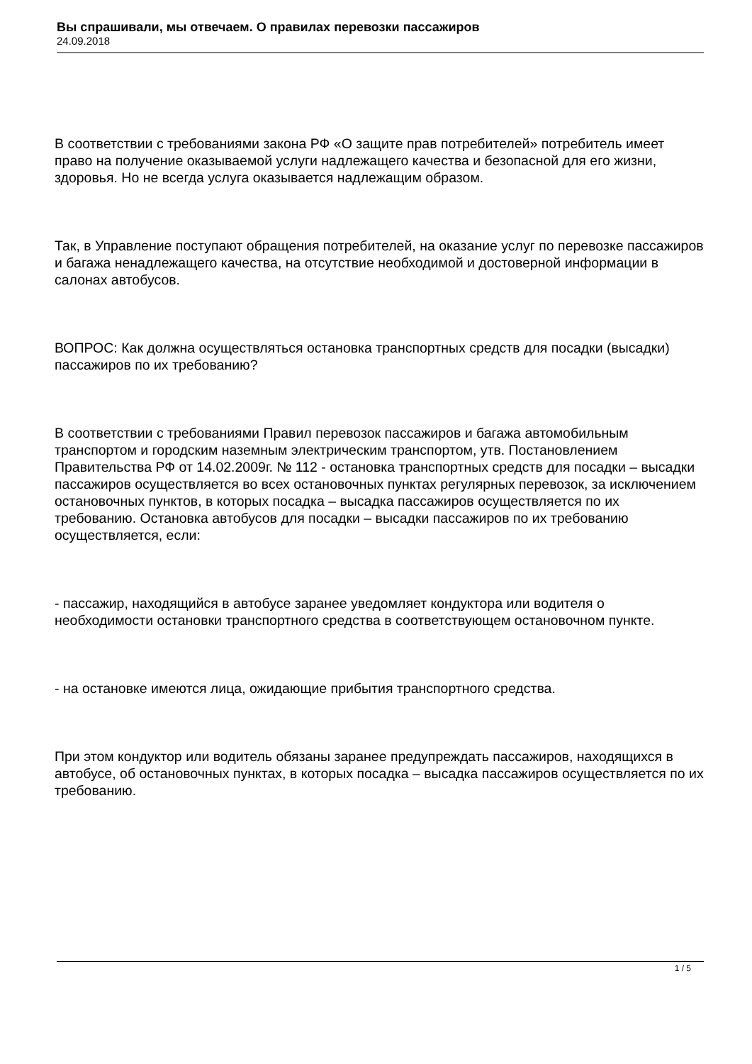Вы спрашивали, мы отвечаем. О правилах перевозки пассажиров
24.09.2018
В соответствии с требованиями закона РФ «О защите прав потребителей» потребитель имеет право на получение оказываемой услуги надлежащего качества и безопасной для его жизни, здоровья. Но не всегда услуга оказывается надлежащим образом.
Так, в Управление поступают обращения потребителей, на оказание услуг по перевозке пассажиров и багажа ненадлежащего качества, на отсутствие необходимой и достоверной информации в салонах автобусов.
ВОПРОС: Как должна осуществляться остановка транспортных средств для посадки (высадки) пассажиров по их требованию?
В соответствии с требованиями Правил перевозок пассажиров и багажа автомобильным транспортом и городским наземным электрическим транспортом, утв. Постановлением Правительства РФ от 14.02.2009г. № 112 - остановка транспортных средств для посадки – высадки пассажиров осуществляется во всех остановочных пунктах регулярных перевозок, за исключением остановочных пунктов, в которых посадка – высадка пассажиров осуществляется по их требованию. Остановка автобусов для посадки – высадки пассажиров по их требованию осуществляется, если:
- пассажир, находящийся в автобусе заранее уведомляет кондуктора или водителя о необходимости остановки транспортного средства в соответствующем остановочном пункте.
- на остановке имеются лица, ожидающие прибытия транспортного средства.
При этом кондуктор или водитель обязаны заранее предупреждать пассажиров, находящихся в автобусе, об остановочных пунктах, в которых посадка – высадка пассажиров осуществляется по их требованию.
1 / 5